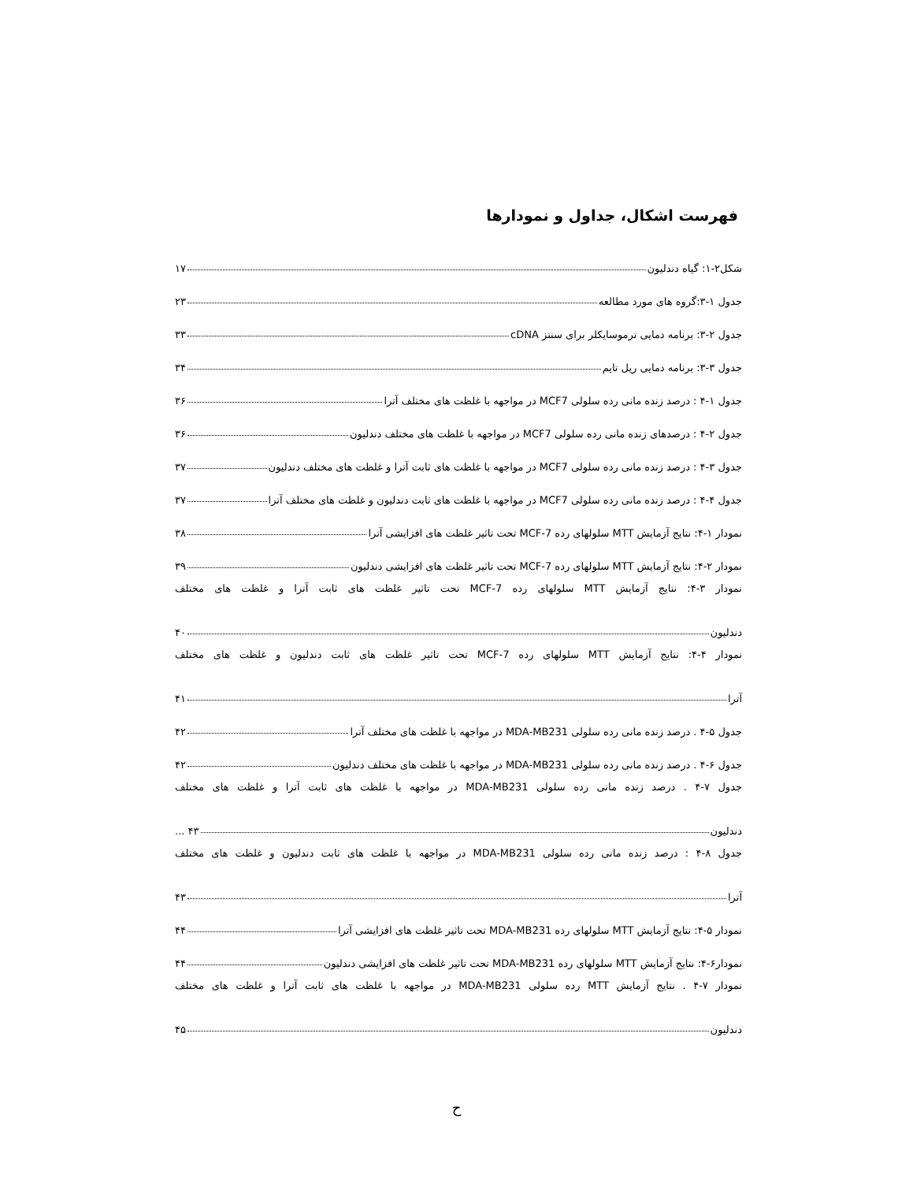فهرست اشکال، جداول و نمودارها
شکل۲-۱: گیاه دندلیون ۱۷
جدول ۱-۳:گروه های مورد مطالعه ۲۳
جدول ۲-۳: برنامه دمایی ترموسایکلر برای سنتز cDNA ۳۳
جدول ۳-۳: برنامه دمایی ریل تایم ۳۴
جدول ۱-۴ : درصد زنده مانی رده سلولی MCF7 در مواجهه با غلظت های مختلف آترا ۳۶
جدول ۲-۴ : درصدهای زنده مانی رده سلولی MCF7 در مواجهه با غلظت های مختلف دندلیون ۳۶
جدول ۳-۴ : درصد زنده مانی رده سلولی MCF7 در مواجهه با غلظت های ثابت آترا و غلظت های مختلف دندلیون ۳۷
جدول ۴-۴ : درصد زنده مانی رده سلولی MCF7 در مواجهه با غلظت های ثابت دندلیون و غلظت های مختلف آترا ۳۷
نمودار ۱-۴: نتایج آزمایش MTT سلولهای رده MCF-7 تحت تاثیر غلظت های افزایشی آترا ۳۸
نمودار ۲-۴: نتایج آزمایش MTT سلولهای رده MCF-7 تحت تاثیر غلظت های افزایشی دندلیون ۳۹
نمودار ۳-۴: نتایج آزمایش MTT سلولهای رده MCF-7 تحت تاثیر غلظت های ثابت آترا و غلظت های مختلف
دندلیون ۴۰
نمودار ۴-۴: نتایج آزمایش MTT سلولهای رده MCF-7 تحت تاثیر غلظت های ثابت دندلیون و غلظت های مختلف
آترا ۴۱
جدول ۵-۴ . درصد زنده مانی رده سلولی MDA-MB231 در مواجهه با غلظت های مختلف آترا ۴۲
جدول ۶-۴ . درصد زنده مانی رده سلولی MDA-MB231 در مواجهه با غلظت های مختلف دندلیون ۴۲
جدول ۷-۴ . درصد زنده مانی رده سلولی MDA-MB231 در مواجهه با غلظت های ثابت آترا و غلظت های مختلف
دندلیون ۴۳ ...
جدول ۸-۴ : درصد زنده مانی رده سلولی MDA-MB231 در مواجهه با غلظت های ثابت دندلیون و غلظت های مختلف
آترا ۴۳
نمودار ۵-۴: نتایج آزمایش MTT سلولهای رده MDA-MB231 تحت تاثیر غلظت های افزایشی آترا ۴۴
نمودار۶-۴: نتایج آزمایش MTT سلولهای رده MDA-MB231 تحت تاثیر غلظت های افزایشی دندلیون ۴۴
نمودار ۷-۴ . نتایج آزمایش MTT رده سلولی MDA-MB231 در مواجهه با غلظت های ثابت آترا و غلظت های مختلف
دندلیون ۴۵
ح